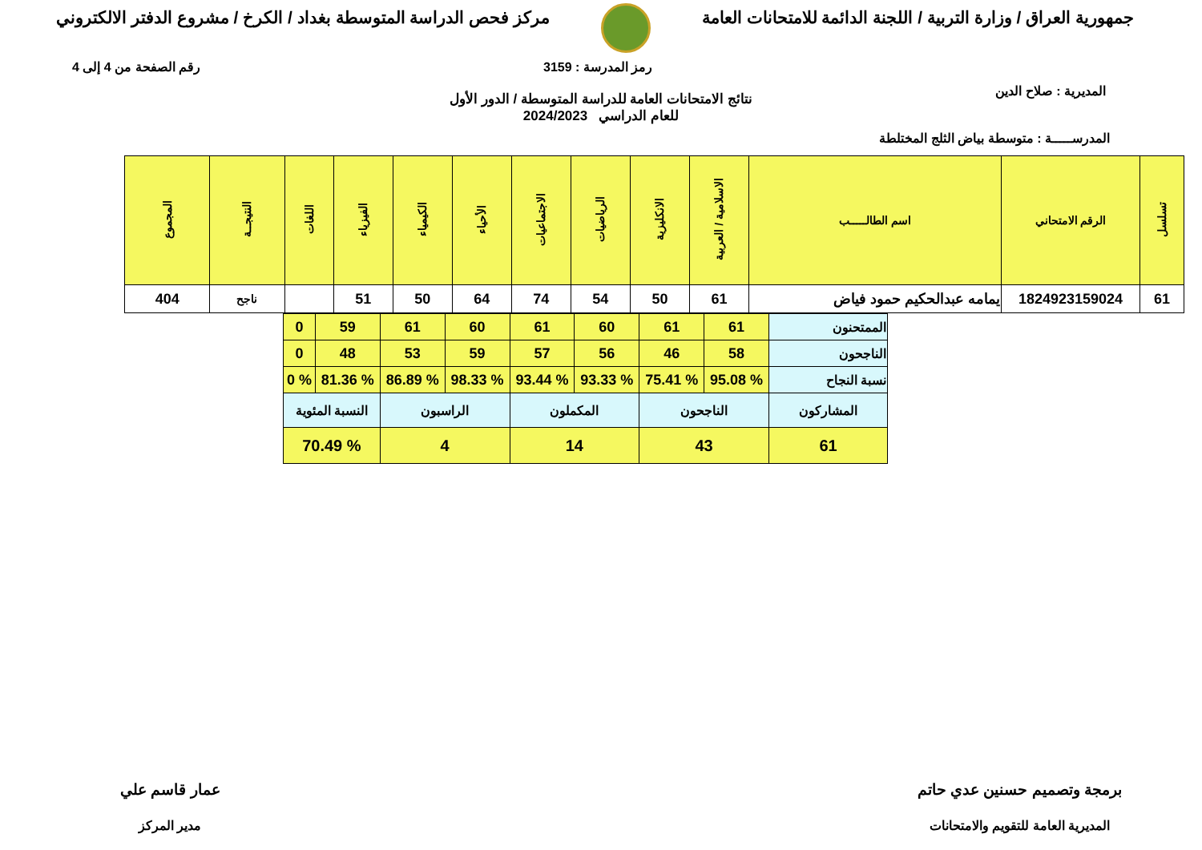جمهورية العراق / وزارة التربية / اللجنة الدائمة للامتحانات العامة
مركز فحص الدراسة المتوسطة بغداد / الكرخ / مشروع الدفتر الالكتروني
المديرية : صلاح الدين
رمز المدرسة : 3159 رقم الصفحة من 4 إلى 4
نتائج الامتحانات العامة للدراسة المتوسطة / الدور الأول
للعام الدراسي 2024/2023
المدرســـــة : متوسطة بياض الثلج المختلطة
| تسلسل | الرقم الامتحاني | اسم الطالـــــب | الاسلامية / العربية | الانكليزية | الرياضيات | الاجتماعيات | الأحياء | الكيمياء | الفيزياء | اللغات | النتيجــة | المجموع |
| --- | --- | --- | --- | --- | --- | --- | --- | --- | --- | --- | --- | --- |
| 61 | 1824923159024 | يمامه عبدالحكيم حمود فياض | 61 | 50 | 54 | 74 | 64 | 50 | 51 | | ناجح | 404 |
| الممتحنون | 61 | 61 | 60 | 61 | 60 | 61 | 59 | 0 |
| الناجحون | 58 | 46 | 56 | 57 | 59 | 53 | 48 | 0 |
| نسبة النجاح | % 95.08 | % 75.41 | % 93.33 | % 93.44 | % 98.33 | % 86.89 | % 81.36 | % 0 |
| المشاركون | الناجحون | | المكملون | | الراسبون | | النسبة المئوية | |
| 61 | 43 | | 14 | | 4 | | % 70.49 | |
برمجة وتصميم حسنين عدي حاتم
المديرية العامة للتقويم والامتحانات
عمار قاسم علي
مدير المركز